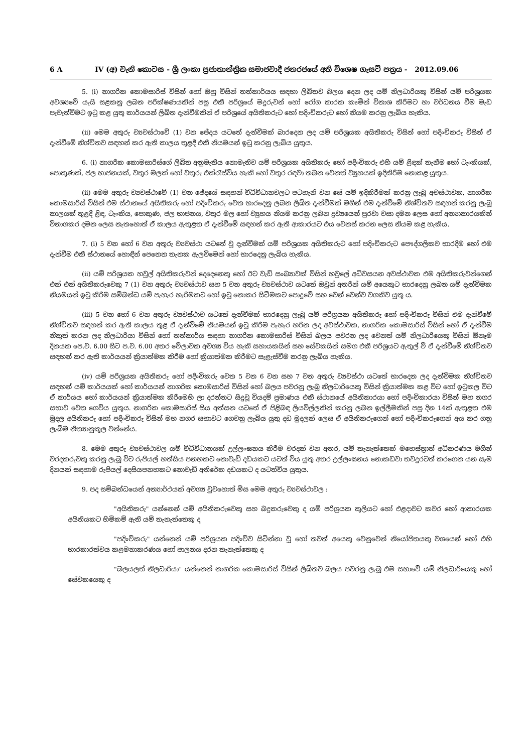6 A IV (අ) වැනි කොටස - ශ්‍රී ලංකා ප්‍රජාතාන්ත්‍රික සමාජවාදී ජනරජයේ අති විශෙෂ ගැසට් පත්‍රය - 2012.09.06
5. (i) නාගරික කොමසාරිස් විසින් හෝ ඔහු විසින් තත්කාර්යය සඳහා ලිඛිතව බලය දෙන ලද යම් නිලධාරියකු විසින් යම් පරිශ්‍රයක අවශ්‍යවේ යැයි සළකනු ලබන පරීක්ෂණයකින් පසු එකී පරිශ්‍රයේ මදුරුවන් හෝ රෝග කාරක කෘමීන් විනාශ කිරීමට හා වර්ධනය වීම මැඩ පැවැත්වීමට ඉටු කළ යුතු කාර්යයන් ලිඛිත දැන්වීමකින් ඒ පරිශ්‍රයේ අයිතිකරුට හෝ පදිංචිකරුට හෝ නියම කරනු ලැබිය හැකිය.
(ii) මෙම අතුරු ව්‍යවස්ථාවේ (1) වන ඡේදය යටතේ දැන්වීමක් බාරදෙන ලද යම් පරිශ්‍රයක අයිතිකරු විසින් හෝ පදිංචිකරු විසින් ඒ දැන්වීමේ නිශ්චිතව සඳහන් කර ඇති කාලය තුළදී එකී නියමයන් ඉටු කරනු ලැබිය යුතුය.
6. (i) නාගරික කොමසාරිස්ගේ ලිඛිත අනුමැතිය නොමැතිව යම් පරිශ්‍රයක අයිතිකරු හෝ පදිංචිකරු එහි යම් ළිඳක් තැනීම හෝ ටැංකියක්, පොකුණක්, ජල භාජනයක්, වතුර මලක් හෝ වතුරු එක්රැස්විය හැකි හෝ වතුර රඳවා තබන වෙනත් ව්‍යුහයක් ඉදිකිරීම නොකළ යුතුය.
(ii) මෙම අතුරු ව්‍යවස්ථාවේ (1) වන ඡේදයේ සඳහන් විධිවිධානවලට පටහැනි වන සේ යම් ඉදිකිරීමක් කරනු ලැබූ අවස්ථාවක, නාගරික කොමසාරිස් විසින් එම ස්ථානයේ අයිතිකරු හෝ පදිංචිකරු වෙත භාරදෙනු ලබන ලිඛිත දැන්වීමක් මගින් එම දැන්වීමේ නිශ්චිතව සඳහන් කරනු ලැබූ කාලයක් තුළදී ළිඳ, ටැංකිය, පොකුණ, ජල භාජනය, වතුර මල හෝ ව්‍යුහය නියම කරනු ලබන ද්‍රව්‍යයෙන් පුරවා වසා දමන ලෙස හෝ අන්‍යාකාරයකින් විනාශකර දමන ලෙස නැතහොත් ඒ කාලය ඇතුළත ඒ දැන්වීමේ සඳහන් කර ඇති ආකාරයට එය වෙනස් කරන ලෙස නියම කළ හැකිය.
7. (i) 5 වන හෝ 6 වන අතුරු ව්‍යවස්ථා යටතේ වූ දැන්වීමක් යම් පරිශ්‍රයක අයිතිකරුට හෝ පදිංචිකරුට පෞද්ගලිකව භාරදීම හෝ එම දැන්වීම එකී ස්ථානයේ හොඳින් පෙනෙන තැනක ඇලවීමෙන් හෝ භාරදෙනු ලැබිය හැකිය.
(ii) යම් පරිශ්‍රයක හවුල් අයිතිකරුවන් දෙදෙනෙකු හෝ ඊට වැඩි සංඛ්‍යාවක් විසින් හවුලේ අධිවසයන අවස්ථාවක එම අයිතිකරුවන්ගෙන් එක් එක් අයිතිකරුවෙකු 7 (1) වන අතුරු ව්‍යවස්ථාව සහ 5 වන අතුරු ව්‍යවස්ථාව යටතේ ඔවුන් අතරින් යම් අයෙකුට භාරදෙනු ලබන යම් දැන්වීමක නියමයන් ඉටු කිරීම සම්බන්ධ යම් පැහැර හැරීමකට හෝ ඉටු නොකර සිටීමකට පොදුවේ සහ වෙන් වෙන්ව වගකිව යුතු ය.
(iii) 5 වන හෝ 6 වන අතුරු ව්‍යවස්ථාව යටතේ දැන්වීමක් භාරදෙනු ලැබූ යම් පරිශ්‍රයක අයිතිකරු හෝ පදිංචිකරු විසින් එම දැන්වීමේ නිශ්චිතව සඳහන් කර ඇති කාලය තුළ ඒ දැන්වීමේ නියමයන් ඉටු කිරීම පැහැර හරින ලද අවස්ථාවක, නාගරික කොමසාරිස් විසින් හෝ ඒ දැන්වීම නිකුත් කරන ලද නිලධාරියා විසින් හෝ තත්කාර්ය සඳහා නාගරික කොමසාරිස් විසින් බලය පවරන ලද වෙනත් යම් නිලධාරියෙකු විසින් ඕනෑම දිනයක පෙ.ව. 6.00 සිට ප.ව. 6.00 අතර වේලාවක අවශ්‍ය විය හැකි සහායකයින් සහ සේවකයින් සමග එකී පරිශ්‍රයට ඇතුල් වී ඒ දැන්වීමේ නිශ්චිතව සඳහන් කර ඇති කාර්යයන් ක්‍රියාත්මක කිරීම හෝ ක්‍රියාත්මක කිරීමට සැළැස්වීම කරනු ලැබිය හැකිය.
(iv) යම් පරිශ්‍රයක අයිතිකරු හෝ පදිංචිකරු වෙත 5 වන 6 වන සහ 7 වන අතුරු ව්‍යවස්ථා යටතේ භාරදෙන ලද දැන්වීමක නිශ්චිතව සඳහන් යම් කාර්යයක් හෝ කාර්යයන් නාගරික කොමසාරිස් විසින් හෝ බලය පවරනු ලැබූ නිලධාරියෙකු විසින් ක්‍රියාත්මක කළ විට හෝ ඉටුකල විට ඒ කාර්යය හෝ කාර්යයන් ක්‍රියාත්මක කිරීමෙහි ලා දරන්නට සිදුවූ වියදම් ප්‍රමාණය එකී ස්ථානයේ අයිතිකාරයා හෝ පදිංචිකාරයා විසින් මහ නගර සභාව වෙත ගෙවිය යුතුය. නාගරික කොමසාරිස් සිය අත්සන යටතේ ඒ පිළිබඳ ලියවිල්ලකින් කරනු ලබන ඉල්ලීමකින් පසු දින 14ක් ඇතුළත එම මුදල අයිතිකරු හෝ පදිංචිකරු විසින් මහ නගර සභාවට ගෙවනු ලැබිය යුතු දඩ මුදලක් ලෙස ඒ අයිතිකරුගෙන් හෝ පදිංචිකරුගෙන් අය කර ගනු ලැබීම නීත්‍යානුකූල වන්නේය.
8. මෙම අතුරු ව්‍යවස්ථාවල යම් විධිවිධානයක් උල්ලංඝනය කිරීම වරදක් වන අතර, යම් තැනැත්තෙක් මහෙස්ත්‍රාත් අධිකරණය මගින් වරදකරුවකු කරනු ලැබූ විට රුපියල් හත්සිය පනහකට නොවැඩි දඩයකට යටත් විය යුතු අතර උල්ලංඝනය නොකඩවා තවදුරටත් කරගෙන යන සෑම දිනයක් සඳහාම රුපියල් දෙසියපනහකට නොවැඩි අතිරේක දඩයකට ද යටත්විය යුතුය.
9. පද සම්බන්ධයෙන් අන්‍යාර්ථයක් අවශ්‍ය වුවහොත් මිස මෙම අතුරු ව්‍යවස්ථාවල :
"අයිතිකරු" යන්නෙන් යම් අයිතිකරුවෙකු සහ බදුකරුවෙකු ද යම් පරිශ්‍රයක කුලියට හෝ එළදාවට කවර හෝ ආකාරයක අයිතියකට හිමිකම් ඇති යම් තැනැත්තෙකු ද
"පදිංචිකරු" යන්නෙන් යම් පරිශ්‍රයක පදිංචිව සිටින්නා වූ හෝ තවත් අයෙකු වෙනුවෙන් නියෝජිතයකු වශයෙන් හෝ එහි භාරකාරත්වය කළමනාකරණය හෝ පාලනය දරන තැනැත්තෙකු ද
"බලයලත් නිලධාරියා" යන්නෙන් නාගරික කොමසාරිස් විසින් ලිඛිතව බලය පවරනු ලැබූ එම සභාවේ යම් නිලධාරියෙකු හෝ සේවකයෙකු ද